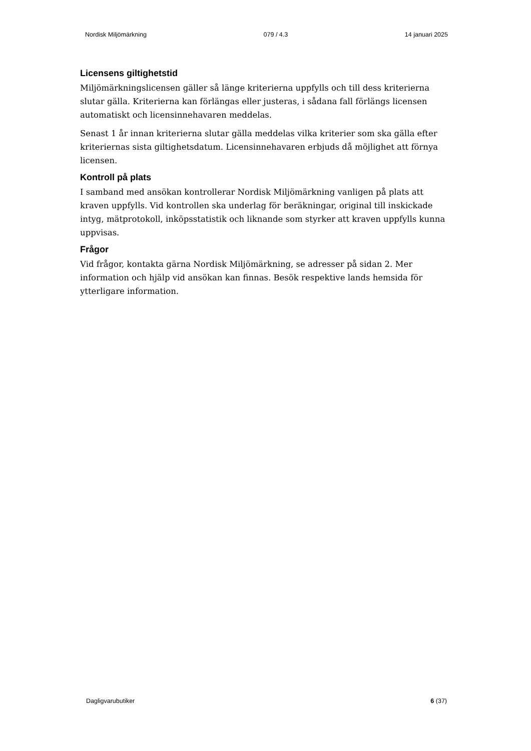Nordisk Miljömärkning 079 / 4.3 14 januari 2025
Licensens giltighetstid
Miljömärkningslicensen gäller så länge kriterierna uppfylls och till dess kriterierna slutar gälla. Kriterierna kan förlängas eller justeras, i sådana fall förlängs licensen automatiskt och licensinnehavaren meddelas.
Senast 1 år innan kriterierna slutar gälla meddelas vilka kriterier som ska gälla efter kriteriernas sista giltighetsdatum. Licensinnehavaren erbjuds då möjlighet att förnya licensen.
Kontroll på plats
I samband med ansökan kontrollerar Nordisk Miljömärkning vanligen på plats att kraven uppfylls. Vid kontrollen ska underlag för beräkningar, original till inskickade intyg, mätprotokoll, inköpsstatistik och liknande som styrker att kraven uppfylls kunna uppvisas.
Frågor
Vid frågor, kontakta gärna Nordisk Miljömärkning, se adresser på sidan 2. Mer information och hjälp vid ansökan kan finnas. Besök respektive lands hemsida för ytterligare information.
Dagligvarubutiker 6 (37)